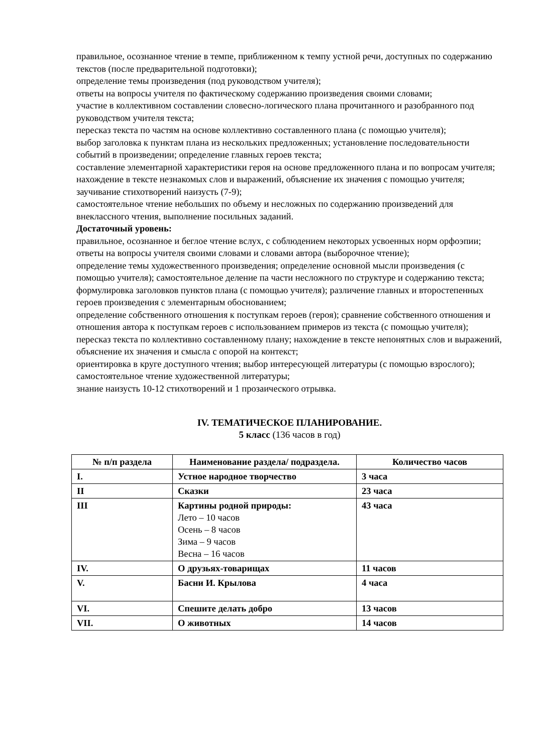правильное, осознанное чтение в темпе, приближенном к темпу устной речи, доступных по содержанию текстов (после предварительной подготовки);
определение темы произведения (под руководством учителя);
ответы на вопросы учителя по фактическому содержанию произведения своими словами;
участие в коллективном составлении словесно-логического плана прочитанного и разобранного под руководством учителя текста;
пересказ текста по частям на основе коллективно составленного плана (с помощью учителя);
выбор заголовка к пунктам плана из нескольких предложенных; установление последовательности событий в произведении; определение главных героев текста;
составление элементарной характеристики героя на основе предложенного плана и по вопросам учителя;
нахождение в тексте незнакомых слов и выражений, объяснение их значения с помощью учителя;
заучивание стихотворений наизусть (7-9);
самостоятельное чтение небольших по объему и несложных по содержанию произведений для внеклассного чтения, выполнение посильных заданий.
Достаточный уровень:
правильное, осознанное и беглое чтение вслух, с соблюдением некоторых усвоенных норм орфоэпии;
ответы на вопросы учителя своими словами и словами автора (выборочное чтение);
определение темы художественного произведения; определение основной мысли произведения (с помощью учителя); самостоятельное деление па части несложного по структуре и содержанию текста;
формулировка заголовков пунктов плана (с помощью учителя); различение главных и второстепенных героев произведения с элементарным обоснованием;
определение собственного отношения к поступкам героев (героя); сравнение собственного отношения и отношения автора к поступкам героев с использованием примеров из текста (с помощью учителя); пересказ текста по коллективно составленному плану; нахождение в тексте непонятных слов и выражений, объяснение их значения и смысла с опорой на контекст;
ориентировка в круге доступного чтения; выбор интересующей литературы (с помощью взрослого); самостоятельное чтение художественной литературы;
знание наизусть 10-12 стихотворений и 1 прозаического отрывка.
IV. ТЕМАТИЧЕСКОЕ ПЛАНИРОВАНИЕ.
5 класс (136 часов в год)
| № п/п раздела | Наименование раздела/ подраздела. | Количество часов |
| --- | --- | --- |
| I. | Устное народное творчество | 3 часа |
| II | Сказки | 23 часа |
| III | Картины родной природы: Лето – 10 часов Осень – 8 часов Зима – 9 часов Весна – 16 часов | 43 часа |
| IV. | О друзьях-товарищах | 11 часов |
| V. | Басни И. Крылова | 4 часа |
| VI. | Спешите делать добро | 13 часов |
| VII. | О животных | 14 часов |